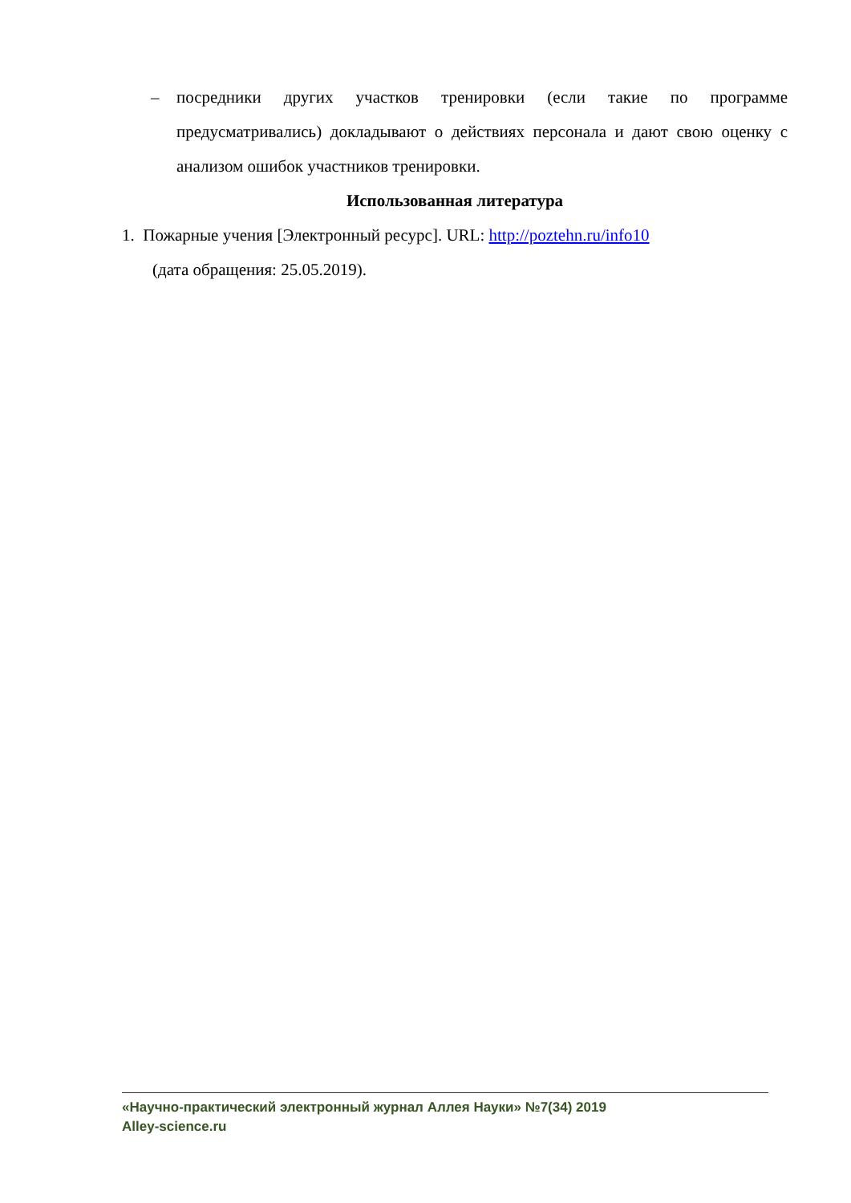– посредники других участков тренировки (если такие по программе предусматривались) докладывают о действиях персонала и дают свою оценку с анализом ошибок участников тренировки.
Использованная литература
1. Пожарные учения [Электронный ресурс]. URL: http://poztehn.ru/info10
(дата обращения: 25.05.2019).
«Научно-практический электронный журнал Аллея Науки» №7(34) 2019
Alley-science.ru